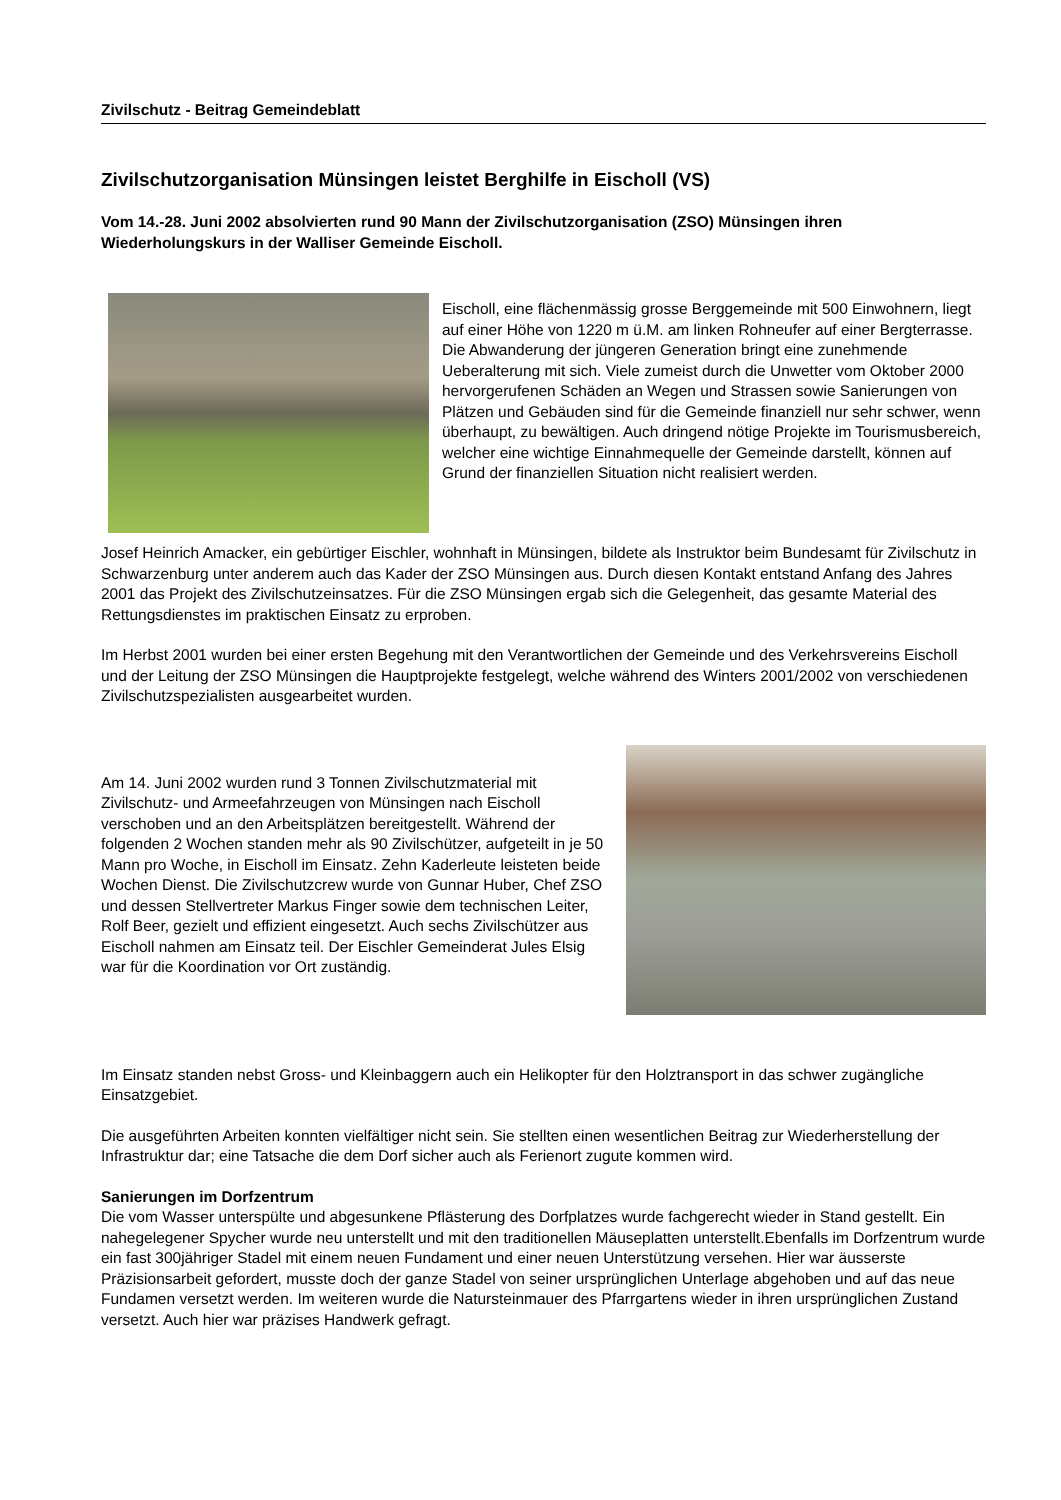Zivilschutz - Beitrag Gemeindeblatt
Zivilschutzorganisation Münsingen leistet Berghilfe in Eischoll (VS)
Vom 14.-28. Juni 2002 absolvierten rund 90 Mann der Zivilschutzorganisation (ZSO) Münsingen ihren Wiederholungskurs in der Walliser Gemeinde Eischoll.
Eischoll, eine flächenmässig grosse Berggemeinde mit 500 Einwohnern, liegt auf einer Höhe von 1220 m ü.M. am linken Rohneufer auf einer Bergterrasse. Die Abwanderung der jüngeren Generation bringt eine zunehmende Ueberalterung mit sich. Viele zumeist durch die Unwetter vom Oktober 2000 hervorgerufenen Schäden an Wegen und Strassen sowie Sanierungen von Plätzen und Gebäuden sind für die Gemeinde finanziell nur sehr schwer, wenn überhaupt, zu bewältigen. Auch dringend nötige Projekte im Tourismusbereich, welcher eine wichtige Einnahmequelle der Gemeinde darstellt, können auf Grund der finanziellen Situation nicht realisiert werden.
Josef Heinrich Amacker, ein gebürtiger Eischler, wohnhaft in Münsingen, bildete als Instruktor beim Bundesamt für Zivilschutz in Schwarzenburg unter anderem auch das Kader der ZSO Münsingen aus. Durch diesen Kontakt entstand Anfang des Jahres 2001 das Projekt des Zivilschutzeinsatzes. Für die ZSO Münsingen ergab sich die Gelegenheit, das gesamte Material des Rettungsdienstes im praktischen Einsatz zu erproben.
Im Herbst 2001 wurden bei einer ersten Begehung mit den Verantwortlichen der Gemeinde und des Verkehrsvereins Eischoll und der Leitung der ZSO Münsingen die Hauptprojekte festgelegt, welche während des Winters 2001/2002 von verschiedenen Zivilschutzspezialisten ausgearbeitet wurden.
Am 14. Juni 2002 wurden rund 3 Tonnen Zivilschutzmaterial mit Zivilschutz- und Armeefahrzeugen von Münsingen nach Eischoll verschoben und an den Arbeitsplätzen bereitgestellt. Während der folgenden 2 Wochen standen mehr als 90 Zivilschützer, aufgeteilt in je 50 Mann pro Woche, in Eischoll im Einsatz. Zehn Kaderleute leisteten beide Wochen Dienst. Die Zivilschutzcrew wurde von Gunnar Huber, Chef ZSO und dessen Stellvertreter Markus Finger sowie dem technischen Leiter, Rolf Beer, gezielt und effizient eingesetzt. Auch sechs Zivilschützer aus Eischoll nahmen am Einsatz teil. Der Eischler Gemeinderat Jules Elsig war für die Koordination vor Ort zuständig.
Im Einsatz standen nebst Gross- und Kleinbaggern auch ein Helikopter für den Holztransport in das schwer zugängliche Einsatzgebiet.
Die ausgeführten Arbeiten konnten vielfältiger nicht sein. Sie stellten einen wesentlichen Beitrag zur Wiederherstellung der Infrastruktur dar; eine Tatsache die dem Dorf sicher auch als Ferienort zugute kommen wird.
Sanierungen im Dorfzentrum
Die vom Wasser unterspülte und abgesunkene Pflästerung des Dorfplatzes wurde fachgerecht wieder in Stand gestellt. Ein nahegelegener Spycher wurde neu unterstellt und mit den traditionellen Mäuseplatten unterstellt.Ebenfalls im Dorfzentrum wurde ein fast 300jähriger Stadel mit einem neuen Fundament und einer neuen Unterstützung versehen. Hier war äusserste Präzisionsarbeit gefordert, musste doch der ganze Stadel von seiner ursprünglichen Unterlage abgehoben und auf das neue Fundamen versetzt werden. Im weiteren wurde die Natursteinmauer des Pfarrgartens wieder in ihren ursprünglichen Zustand versetzt. Auch hier war präzises Handwerk gefragt.